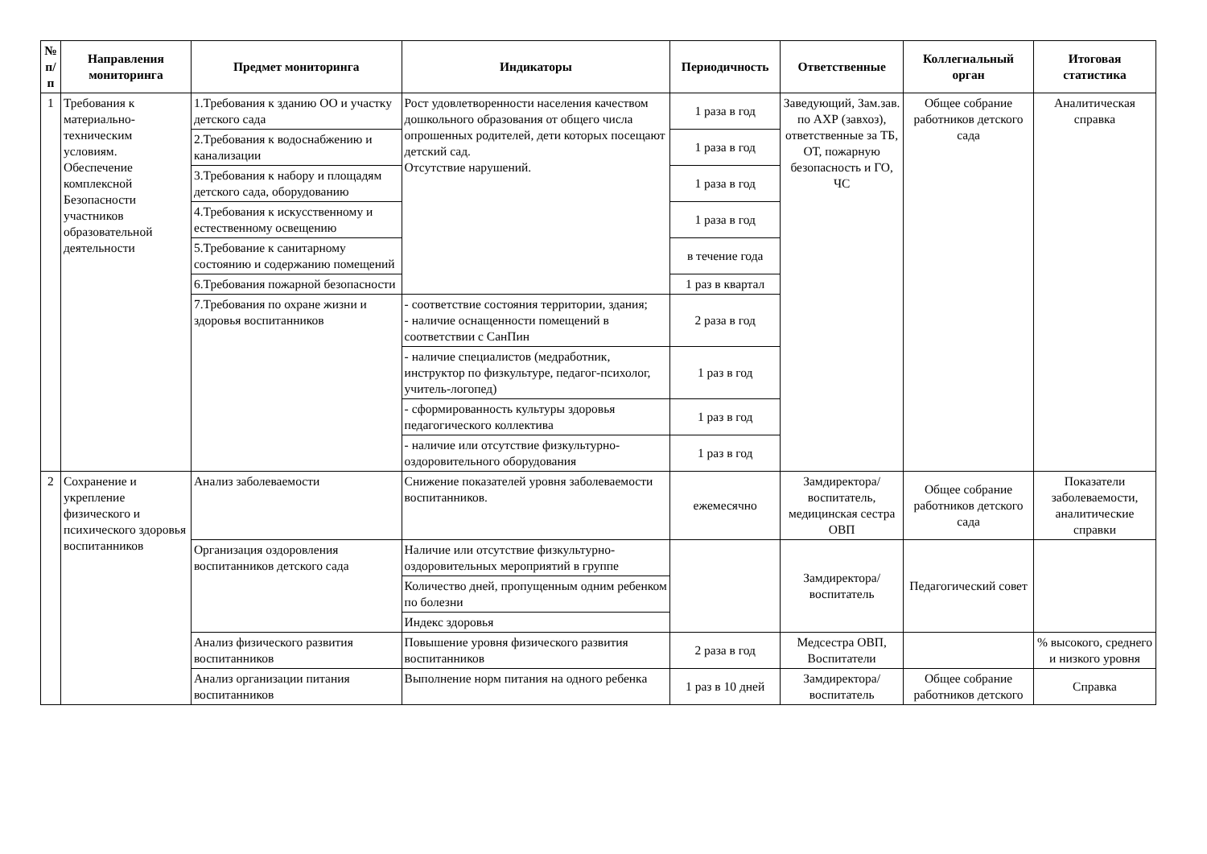| № п/п | Направления мониторинга | Предмет мониторинга | Индикаторы | Периодичность | Ответственные | Коллегиальный орган | Итоговая статистика |
| --- | --- | --- | --- | --- | --- | --- | --- |
| 1 | Требования к материально-техническим условиям. Обеспечение комплексной Безопасности участников образовательной деятельности | 1.Требования к зданию ОО и участку детского сада | Рост удовлетворенности населения качеством дошкольного образования от общего числа опрошенных родителей, дети которых посещают детский сад. Отсутствие нарушений. | 1 раза в год | Заведующий, Зам.зав. по АХР (завхоз), ответственные за ТБ, ОТ, пожарную безопасность и ГО, ЧС | Общее собрание работников детского сада | Аналитическая справка |
| | | 2.Требования к водоснабжению и канализации | | 1 раза в год | | | |
| | | 3.Требования к набору и площадям детского сада, оборудованию | | 1 раза в год | | | |
| | | 4.Требования к искусственному и естественному освещению | | 1 раза в год | | | |
| | | 5.Требование к санитарному состоянию и содержанию помещений | | в течение года | | | |
| | | 6.Требования пожарной безопасности | | 1 раз в квартал | | | |
| | | 7.Требования по охране жизни и здоровья воспитанников | - соответствие состояния территории, здания; - наличие оснащенности помещений в соответствии с СанПин | 2 раза в год | | | |
| | | | - наличие специалистов (медработник, инструктор по физкультуре, педагог-психолог, учитель-логопед) | 1 раз в год | | | |
| | | | - сформированность культуры здоровья педагогического коллектива | 1 раз в год | | | |
| | | | - наличие или отсутствие физкультурно-оздоровительного оборудования | 1 раз в год | | | |
| 2 | Сохранение и укрепление физического и психического здоровья воспитанников | Анализ заболеваемости | Снижение показателей уровня заболеваемости воспитанников. | ежемесячно | Замдиректора/ воспитатель, медицинская сестра ОВП | Общее собрание работников детского сада | Показатели заболеваемости, аналитические справки |
| | | Организация оздоровления воспитанников детского сада | Наличие или отсутствие физкультурно-оздоровительных мероприятий в группе | | Замдиректора/ воспитатель | Педагогический совет | |
| | | | Количество дней, пропущенным одним ребенком по болезни | | | | |
| | | | Индекс здоровья | | | | |
| | | Анализ физического развития воспитанников | Повышение уровня физического развития воспитанников | 2 раза в год | Медсестра ОВП, Воспитатели | | % высокого, среднего и низкого уровня |
| | | Анализ организации питания воспитанников | Выполнение норм питания на одного ребенка | 1 раз в 10 дней | Замдиректора/ воспитатель | Общее собрание работников детского | Справка |